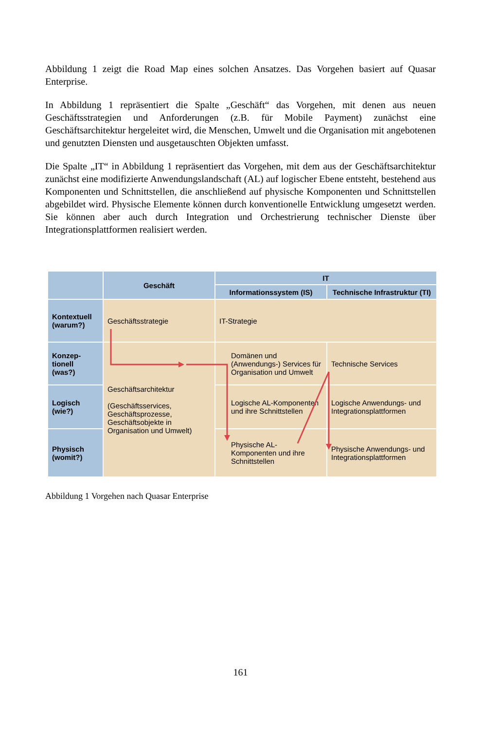Abbildung 1 zeigt die Road Map eines solchen Ansatzes. Das Vorgehen basiert auf Quasar Enterprise.
In Abbildung 1 repräsentiert die Spalte „Geschäft“ das Vorgehen, mit denen aus neuen Geschäftsstrategien und Anforderungen (z.B. für Mobile Payment) zunächst eine Geschäftsarchitektur hergeleitet wird, die Menschen, Umwelt und die Organisation mit angebotenen und genutzten Diensten und ausgetauschten Objekten umfasst.
Die Spalte „IT“ in Abbildung 1 repräsentiert das Vorgehen, mit dem aus der Geschäftsarchitektur zunächst eine modifizierte Anwendungslandschaft (AL) auf logischer Ebene entsteht, bestehend aus Komponenten und Schnittstellen, die anschließend auf physische Komponenten und Schnittstellen abgebildet wird. Physische Elemente können durch konventionelle Entwicklung umgesetzt werden. Sie können aber auch durch Integration und Orchestrierung technischer Dienste über Integrationsplattformen realisiert werden.
| | Geschäft | IT | |
| --- | --- | --- | --- |
| | | Informationssystem (IS) | Technische Infrastruktur (TI) |
| Kontextuell (warum?) | Geschäftsstrategie | IT-Strategie | |
| Konzep- tionell (was?) | Geschäftsarchitektur (Geschäftsservices, Geschäftsprozesse, Geschäftsobjekte in Organisation und Umwelt) | Domänen und (Anwendungs-) Services für Organisation und Umwelt | Technische Services |
| Logisch (wie?) | | Logische AL-Komponenten und ihre Schnittstellen | Logische Anwendungs- und Integrationsplattformen |
| Physisch (womit?) | | Physische AL-Komponenten und ihre Schnittstellen | Physische Anwendungs- und Integrationsplattformen |
Abbildung 1 Vorgehen nach Quasar Enterprise
161